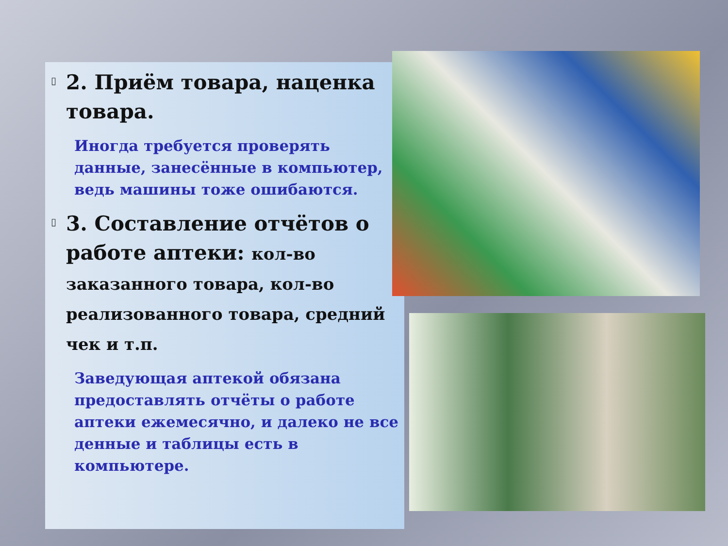▯
2. Приём товара, наценка товара.
Иногда требуется проверять данные, занесённые в компьютер, ведь машины тоже ошибаются.
▯
3. Составление отчётов о работе аптеки: кол-во заказанного товара, кол-во реализованного товара, средний чек и т.п.
Заведующая аптекой обязана предоставлять отчёты о работе аптеки ежемесячно, и далеко не все денные и таблицы есть в компьютере.